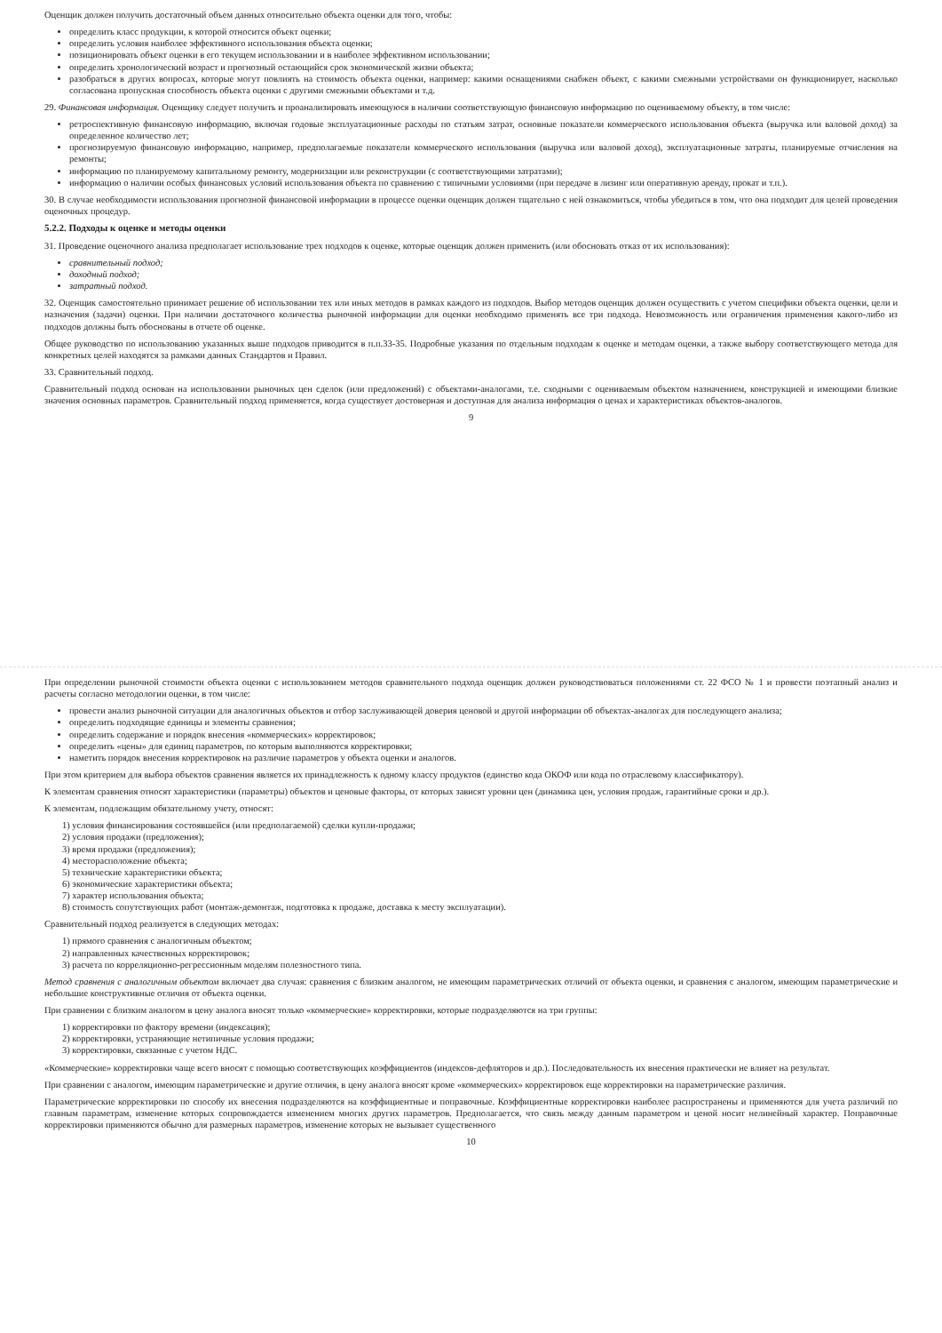Оценщик должен получить достаточный объем данных относительно объекта оценки для того, чтобы:
определить класс продукции, к которой относится объект оценки;
определить условия наиболее эффективного использования объекта оценки;
позиционировать объект оценки в его текущем использовании и в наиболее эффективном использовании;
определить хронологический возраст и прогнозный остающийся срок экономической жизни объекта;
разобраться в других вопросах, которые могут повлиять на стоимость объекта оценки, например: какими оснащениями снабжен объект, с какими смежными устройствами он функционирует, насколько согласована пропускная способность объекта оценки с другими смежными объектами и т.д.
29. Финансовая информация. Оценщику следует получить и проанализировать имеющуюся в наличии соответствующую финансовую информацию по оцениваемому объекту, в том числе:
ретроспективную финансовую информацию, включая годовые эксплуатационные расходы по статьям затрат, основные показатели коммерческого использования объекта (выручка или валовой доход) за определенное количество лет;
прогнозируемую финансовую информацию, например, предполагаемые показатели коммерческого использования (выручка или валовой доход), эксплуатационные затраты, планируемые отчисления на ремонты;
информацию по планируемому капитальному ремонту, модернизации или реконструкции (с соответствующими затратами);
информацию о наличии особых финансовых условий использования объекта по сравнению с типичными условиями (при передаче в лизинг или оперативную аренду, прокат и т.п.).
30. В случае необходимости использования прогнозной финансовой информации в процессе оценки оценщик должен тщательно с ней ознакомиться, чтобы убедиться в том, что она подходит для целей проведения оценочных процедур.
5.2.2. Подходы к оценке и методы оценки
31. Проведение оценочного анализа предполагает использование трех подходов к оценке, которые оценщик должен применить (или обосновать отказ от их использования):
сравнительный подход;
доходный подход;
затратный подход.
32. Оценщик самостоятельно принимает решение об использовании тех или иных методов в рамках каждого из подходов. Выбор методов оценщик должен осуществить с учетом специфики объекта оценки, цели и назначения (задачи) оценки. При наличии достаточного количества рыночной информации для оценки необходимо применять все три подхода. Невозможность или ограничения применения какого-либо из подходов должны быть обоснованы в отчете об оценке.
Общее руководство по использованию указанных выше подходов приводится в п.п.33-35. Подробные указания по отдельным подходам к оценке и методам оценки, а также выбору соответствующего метода для конкретных целей находятся за рамками данных Стандартов и Правил.
33. Сравнительный подход.
Сравнительный подход основан на использовании рыночных цен сделок (или предложений) с объектами-аналогами, т.е. сходными с оцениваемым объектом назначением, конструкцией и имеющими близкие значения основных параметров. Сравнительный подход применяется, когда существует достоверная и доступная для анализа информация о ценах и характеристиках объектов-аналогов.
9
При определении рыночной стоимости объекта оценки с использованием методов сравнительного подхода оценщик должен руководствоваться положениями ст. 22 ФСО № 1 и провести поэтапный анализ и расчеты согласно методологии оценки, в том числе:
провести анализ рыночной ситуации для аналогичных объектов и отбор заслуживающей доверия ценовой и другой информации об объектах-аналогах для последующего анализа;
определить подходящие единицы и элементы сравнения;
определить содержание и порядок внесения «коммерческих» корректировок;
определить «цены» для единиц параметров, по которым выполняются корректировки;
наметить порядок внесения корректировок на различие параметров у объекта оценки и аналогов.
При этом критерием для выбора объектов сравнения является их принадлежность к одному классу продуктов (единство кода ОКОФ или кода по отраслевому классификатору).
К элементам сравнения относят характеристики (параметры) объектов и ценовые факторы, от которых зависят уровни цен (динамика цен, условия продаж, гарантийные сроки и др.).
К элементам, подлежащим обязательному учету, относят:
1) условия финансирования состоявшейся (или предполагаемой) сделки купли-продажи;
2) условия продажи (предложения);
3) время продажи (предложения);
4) месторасположение объекта;
5) технические характеристики объекта;
6) экономические характеристики объекта;
7) характер использования объекта;
8) стоимость сопутствующих работ (монтаж-демонтаж, подготовка к продаже, доставка к месту эксплуатации).
Сравнительный подход реализуется в следующих методах:
1) прямого сравнения с аналогичным объектом;
2) направленных качественных корректировок;
3) расчета по корреляционно-регрессионным моделям полезностного типа.
Метод сравнения с аналогичным объектом включает два случая: сравнения с близким аналогом, не имеющим параметрических отличий от объекта оценки, и сравнения с аналогом, имеющим параметрические и небольшие конструктивные отличия от объекта оценки.
При сравнении с близким аналогом в цену аналога вносят только «коммерческие» корректировки, которые подразделяются на три группы:
1) корректировки по фактору времени (индексация);
2) корректировки, устраняющие нетипичные условия продажи;
3) корректировки, связанные с учетом НДС.
«Коммерческие» корректировки чаще всего вносят с помощью соответствующих коэффициентов (индексов-дефляторов и др.). Последовательность их внесения практически не влияет на результат.
При сравнении с аналогом, имеющим параметрические и другие отличия, в цену аналога вносят кроме «коммерческих» корректировок еще корректировки на параметрические различия.
Параметрические корректировки по способу их внесения подразделяются на коэффициентные и поправочные. Коэффициентные корректировки наиболее распространены и применяются для учета различий по главным параметрам, изменение которых сопровождается изменением многих других параметров. Предполагается, что связь между данным параметром и ценой носит нелинейный характер. Поправочные корректировки применяются обычно для размерных параметров, изменение которых не вызывает существенного
10